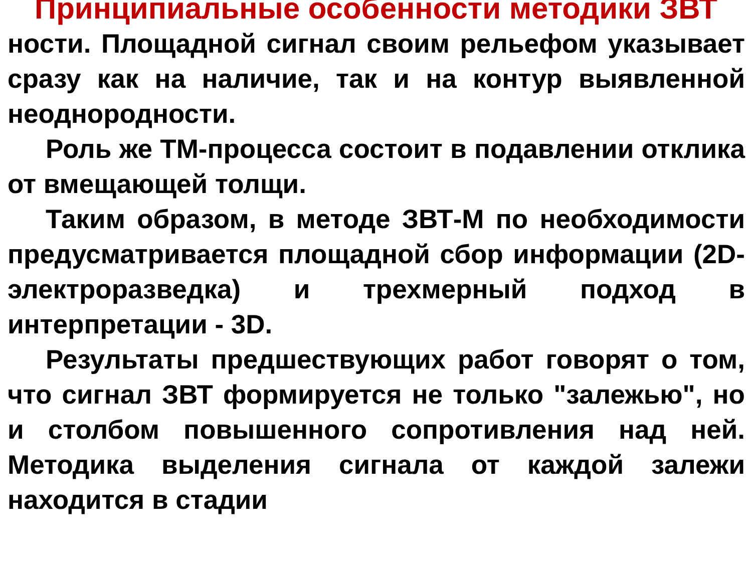Принципиальные особенности методики ЗВТ
ности. Площадной сигнал своим рельефом указывает сразу как на наличие, так и на контур выявленной неоднородности.
Роль же ТМ-процесса состоит в подавлении отклика от вмещающей толщи.
Таким образом, в методе ЗВТ-М по необходимости предусматривается площадной сбор информации (2D-электроразведка) и трехмерный подход в интерпретации - 3D.
Результаты предшествующих работ говорят о том, что сигнал ЗВТ формируется не только "залежью", но и столбом повышенного сопротивления над ней. Методика выделения сигнала от каждой залежи находится в стадии